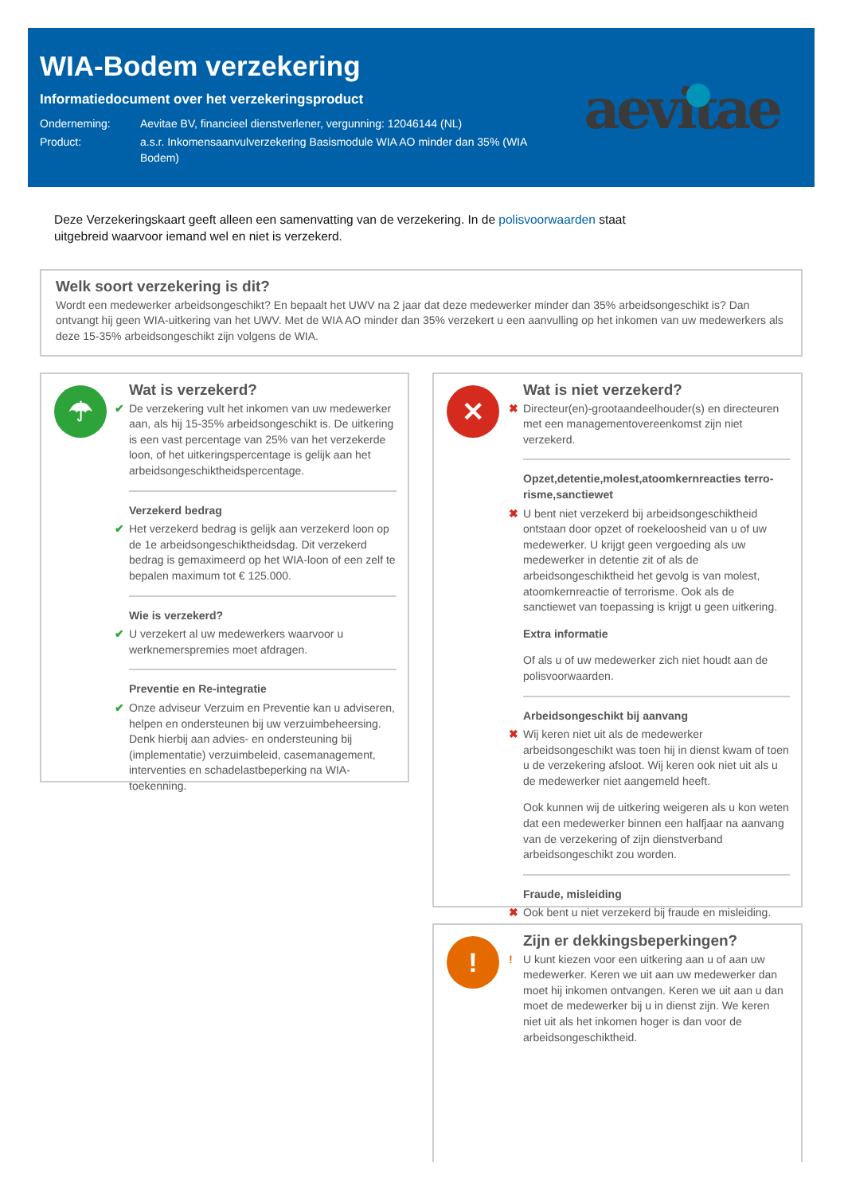WIA-Bodem verzekering
Informatiedocument over het verzekeringsproduct
Onderneming: Aevitae BV, financieel dienstverlener, vergunning: 12046144 (NL)
Product: a.s.r. Inkomensaanvulverzekering Basismodule WIA AO minder dan 35% (WIA Bodem)
aevitae
Deze Verzekeringskaart geeft alleen een samenvatting van de verzekering. In de polisvoorwaarden staat uitgebreid waarvoor iemand wel en niet is verzekerd.
Welk soort verzekering is dit?
Wordt een medewerker arbeidsongeschikt? En bepaalt het UWV na 2 jaar dat deze medewerker minder dan 35% arbeidsongeschikt is? Dan ontvangt hij geen WIA-uitkering van het UWV. Met de WIA AO minder dan 35% verzekert u een aanvulling op het inkomen van uw medewerkers als deze 15-35% arbeidsongeschikt zijn volgens de WIA.
☂
Wat is verzekerd?
✔ De verzekering vult het inkomen van uw medewerker aan, als hij 15-35% arbeidsongeschikt is. De uitkering is een vast percentage van 25% van het verzekerde loon, of het uitkeringspercentage is gelijk aan het arbeidsongeschiktheidspercentage.
Verzekerd bedrag
✔ Het verzekerd bedrag is gelijk aan verzekerd loon op de 1e arbeidsongeschiktheidsdag. Dit verzekerd bedrag is gemaximeerd op het WIA-loon of een zelf te bepalen maximum tot € 125.000.
Wie is verzekerd?
✔ U verzekert al uw medewerkers waarvoor u werknemerspremies moet afdragen.
Preventie en Re-integratie
✔ Onze adviseur Verzuim en Preventie kan u adviseren, helpen en ondersteunen bij uw verzuimbeheersing. Denk hierbij aan advies- en ondersteuning bij (implementatie) verzuimbeleid, casemanagement, interventies en schadelastbeperking na WIA-toekenning.
✕
Wat is niet verzekerd?
✖ Directeur(en)-grootaandeelhouder(s) en directeuren met een managementovereenkomst zijn niet verzekerd.
Opzet,detentie,molest,atoomkernreacties terro-risme,sanctiewet
✖ U bent niet verzekerd bij arbeidsongeschiktheid ontstaan door opzet of roekeloosheid van u of uw medewerker. U krijgt geen vergoeding als uw medewerker in detentie zit of als de arbeidsongeschiktheid het gevolg is van molest, atoomkernreactie of terrorisme. Ook als de sanctiewet van toepassing is krijgt u geen uitkering.
Extra informatie
Of als u of uw medewerker zich niet houdt aan de polisvoorwaarden.
Arbeidsongeschikt bij aanvang
✖ Wij keren niet uit als de medewerker arbeidsongeschikt was toen hij in dienst kwam of toen u de verzekering afsloot. Wij keren ook niet uit als u de medewerker niet aangemeld heeft.
Ook kunnen wij de uitkering weigeren als u kon weten dat een medewerker binnen een halfjaar na aanvang van de verzekering of zijn dienstverband arbeidsongeschikt zou worden.
Fraude, misleiding
✖ Ook bent u niet verzekerd bij fraude en misleiding.
!
Zijn er dekkingsbeperkingen?
! U kunt kiezen voor een uitkering aan u of aan uw medewerker. Keren we uit aan uw medewerker dan moet hij inkomen ontvangen. Keren we uit aan u dan moet de medewerker bij u in dienst zijn. We keren niet uit als het inkomen hoger is dan voor de arbeidsongeschiktheid.